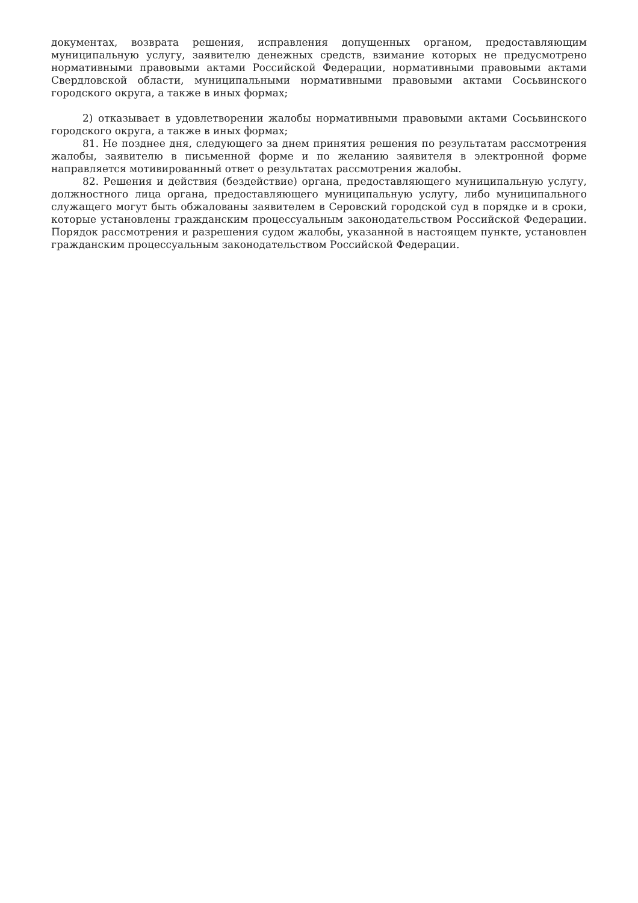документах, возврата решения, исправления допущенных органом, предоставляющим муниципальную услугу, заявителю денежных средств, взимание которых не предусмотрено нормативными правовыми актами Российской Федерации, нормативными правовыми актами Свердловской области, муниципальными нормативными правовыми актами Сосьвинского городского округа, а также в иных формах;
2) отказывает в удовлетворении жалобы нормативными правовыми актами Сосьвинского городского округа, а также в иных формах;
81. Не позднее дня, следующего за днем принятия решения по результатам рассмотрения жалобы, заявителю в письменной форме и по желанию заявителя в электронной форме направляется мотивированный ответ о результатах рассмотрения жалобы.
82. Решения и действия (бездействие) органа, предоставляющего муниципальную услугу, должностного лица органа, предоставляющего муниципальную услугу, либо муниципального служащего могут быть обжалованы заявителем в Серовский городской суд в порядке и в сроки, которые установлены гражданским процессуальным законодательством Российской Федерации. Порядок рассмотрения и разрешения судом жалобы, указанной в настоящем пункте, установлен гражданским процессуальным законодательством Российской Федерации.